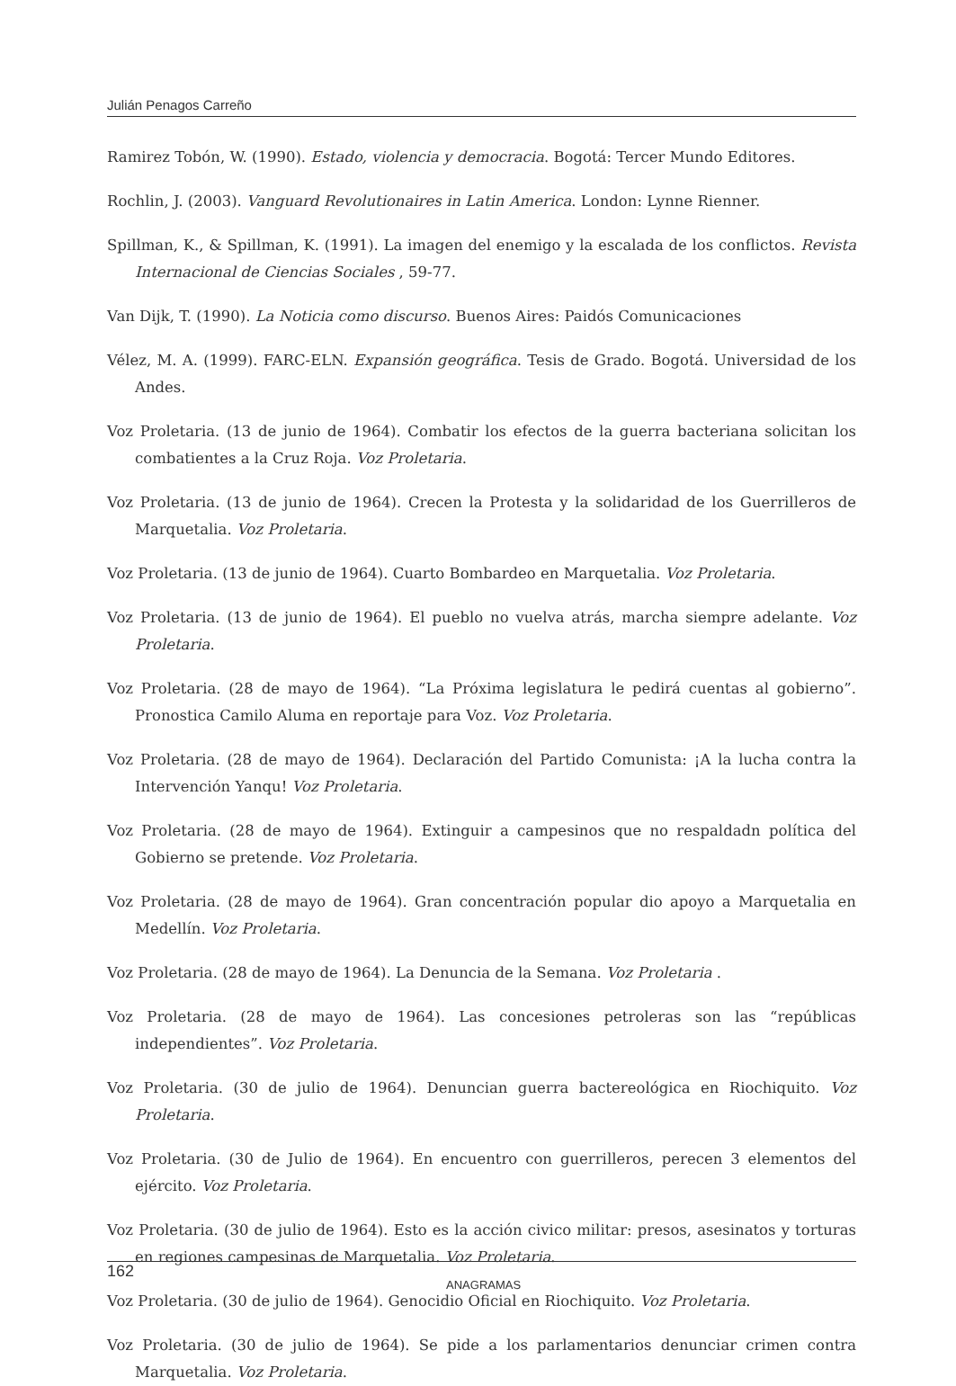Julián Penagos Carreño
Ramirez Tobón, W. (1990). Estado, violencia y democracia. Bogotá: Tercer Mundo Editores.
Rochlin, J. (2003). Vanguard Revolutionaires in Latin America. London: Lynne Rienner.
Spillman, K., & Spillman, K. (1991). La imagen del enemigo y la escalada de los conflictos. Revista Internacional de Ciencias Sociales , 59-77.
Van Dijk, T. (1990). La Noticia como discurso. Buenos Aires: Paidós Comunicaciones
Vélez, M. A. (1999). FARC-ELN. Expansión geográfica. Tesis de Grado. Bogotá. Universidad de los Andes.
Voz Proletaria. (13 de junio de 1964). Combatir los efectos de la guerra bacteriana solicitan los combatientes a la Cruz Roja. Voz Proletaria.
Voz Proletaria. (13 de junio de 1964). Crecen la Protesta y la solidaridad de los Guerrilleros de Marquetalia. Voz Proletaria.
Voz Proletaria. (13 de junio de 1964). Cuarto Bombardeo en Marquetalia. Voz Proletaria.
Voz Proletaria. (13 de junio de 1964). El pueblo no vuelva atrás, marcha siempre adelante. Voz Proletaria.
Voz Proletaria. (28 de mayo de 1964). “La Próxima legislatura le pedirá cuentas al gobierno”. Pronostica Camilo Aluma en reportaje para Voz. Voz Proletaria.
Voz Proletaria. (28 de mayo de 1964). Declaración del Partido Comunista: ¡A la lucha contra la Intervención Yanqu! Voz Proletaria.
Voz Proletaria. (28 de mayo de 1964). Extinguir a campesinos que no respaldadn política del Gobierno se pretende. Voz Proletaria.
Voz Proletaria. (28 de mayo de 1964). Gran concentración popular dio apoyo a Marquetalia en Medellín. Voz Proletaria.
Voz Proletaria. (28 de mayo de 1964). La Denuncia de la Semana. Voz Proletaria .
Voz Proletaria. (28 de mayo de 1964). Las concesiones petroleras son las “repúblicas independientes”. Voz Proletaria.
Voz Proletaria. (30 de julio de 1964). Denuncian guerra bactereológica en Riochiquito. Voz Proletaria.
Voz Proletaria. (30 de Julio de 1964). En encuentro con guerrilleros, perecen 3 elementos del ejército. Voz Proletaria.
Voz Proletaria. (30 de julio de 1964). Esto es la acción civico militar: presos, asesinatos y torturas en regiones campesinas de Marquetalia. Voz Proletaria.
Voz Proletaria. (30 de julio de 1964). Genocidio Oficial en Riochiquito. Voz Proletaria.
Voz Proletaria. (30 de julio de 1964). Se pide a los parlamentarios denunciar crimen contra Marquetalia. Voz Proletaria.
162 ANAGRAMAS